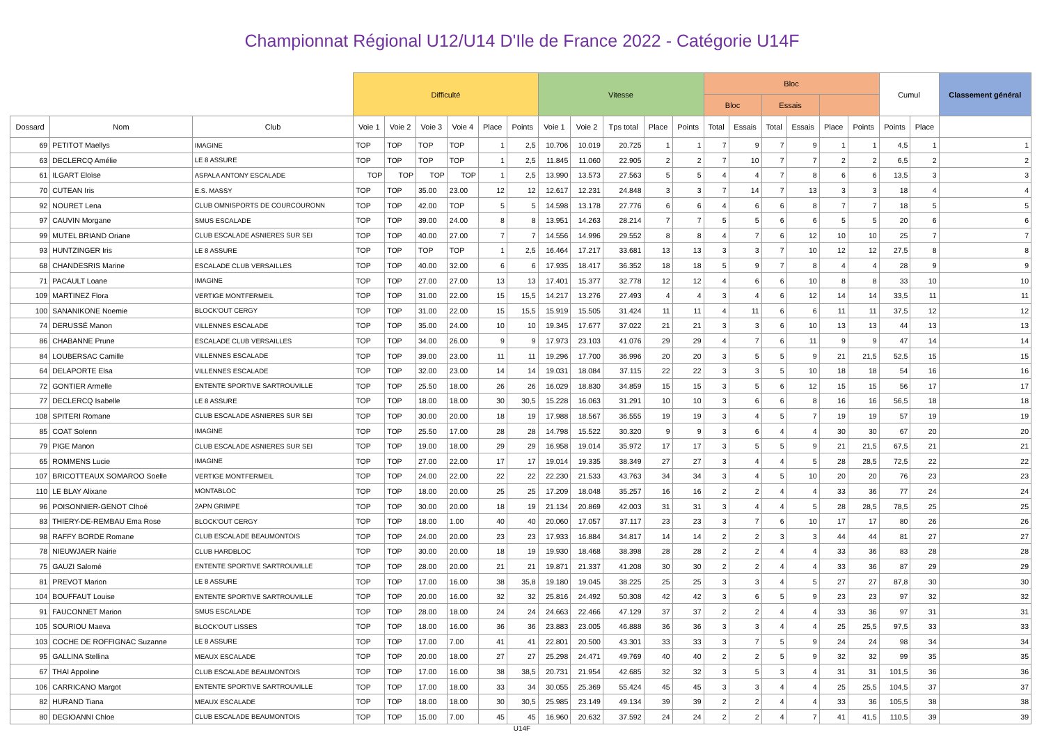Championnat Régional U12/U14 D'Ile de France 2022 - Catégorie U14F
| | | | Difficulté | | | | | | Vitesse | | | | | Bloc | | | | | | Cumul | | Classement général |
| --- | --- | --- | --- | --- | --- | --- | --- | --- | --- | --- | --- | --- | --- | --- | --- | --- | --- | --- | --- | --- | --- | --- |
| | | | | | | | | | | | | | | Bloc | | Essais | | | | | | |
| Dossard | Nom | Club | Voie 1 | Voie 2 | Voie 3 | Voie 4 | Place | Points | Voie 1 | Voie 2 | Tps total | Place | Points | Total | Essais | Total | Essais | Place | Points | Points | Place | |
| 69 | PETITOT Maellys | IMAGINE | TOP | TOP | TOP | TOP | 1 | 2,5 | 10.706 | 10.019 | 20.725 | 1 | 1 | 7 | 9 | 7 | 9 | 1 | 1 | 4,5 | 1 | 1 |
| 63 | DECLERCQ Amélie | LE 8 ASSURE | TOP | TOP | TOP | TOP | 1 | 2,5 | 11.845 | 11.060 | 22.905 | 2 | 2 | 7 | 10 | 7 | 7 | 2 | 2 | 6,5 | 2 | 2 |
| 61 | ILGART Eloïse | ASPALA ANTONY ESCALADE | TOP | TOP | TOP | TOP | 1 | 2,5 | 13.990 | 13.573 | 27.563 | 5 | 5 | 4 | 4 | 7 | 8 | 6 | 6 | 13,5 | 3 | 3 |
| 70 | CUTEAN Iris | E.S. MASSY | TOP | TOP | 35.00 | 23.00 | 12 | 12 | 12.617 | 12.231 | 24.848 | 3 | 3 | 7 | 14 | 7 | 13 | 3 | 3 | 18 | 4 | 4 |
| 92 | NOURET Lena | CLUB OMNISPORTS DE COURCOURONN | TOP | TOP | 42.00 | TOP | 5 | 5 | 14.598 | 13.178 | 27.776 | 6 | 6 | 4 | 6 | 6 | 8 | 7 | 7 | 18 | 5 | 5 |
| 97 | CAUVIN Morgane | SMUS ESCALADE | TOP | TOP | 39.00 | 24.00 | 8 | 8 | 13.951 | 14.263 | 28.214 | 7 | 7 | 5 | 5 | 6 | 6 | 5 | 5 | 20 | 6 | 6 |
| 99 | MUTEL BRIAND Oriane | CLUB ESCALADE ASNIERES SUR SEI | TOP | TOP | 40.00 | 27.00 | 7 | 7 | 14.556 | 14.996 | 29.552 | 8 | 8 | 4 | 7 | 6 | 12 | 10 | 10 | 25 | 7 | 7 |
| 93 | HUNTZINGER Iris | LE 8 ASSURE | TOP | TOP | TOP | TOP | 1 | 2,5 | 16.464 | 17.217 | 33.681 | 13 | 13 | 3 | 3 | 7 | 10 | 12 | 12 | 27,5 | 8 | 8 |
| 68 | CHANDESRIS Marine | ESCALADE CLUB VERSAILLES | TOP | TOP | 40.00 | 32.00 | 6 | 6 | 17.935 | 18.417 | 36.352 | 18 | 18 | 5 | 9 | 7 | 8 | 4 | 4 | 28 | 9 | 9 |
| 71 | PACAULT Loane | IMAGINE | TOP | TOP | 27.00 | 27.00 | 13 | 13 | 17.401 | 15.377 | 32.778 | 12 | 12 | 4 | 6 | 6 | 10 | 8 | 8 | 33 | 10 | 10 |
| 109 | MARTINEZ Flora | VERTIGE MONTFERMEIL | TOP | TOP | 31.00 | 22.00 | 15 | 15,5 | 14.217 | 13.276 | 27.493 | 4 | 4 | 3 | 4 | 6 | 12 | 14 | 14 | 33,5 | 11 | 11 |
| 100 | SANANIKONE Noemie | BLOCK'OUT CERGY | TOP | TOP | 31.00 | 22.00 | 15 | 15,5 | 15.919 | 15.505 | 31.424 | 11 | 11 | 4 | 11 | 6 | 6 | 11 | 11 | 37,5 | 12 | 12 |
| 74 | DERUSSÉ Manon | VILLENNES ESCALADE | TOP | TOP | 35.00 | 24.00 | 10 | 10 | 19.345 | 17.677 | 37.022 | 21 | 21 | 3 | 3 | 6 | 10 | 13 | 13 | 44 | 13 | 13 |
| 86 | CHABANNE Prune | ESCALADE CLUB VERSAILLES | TOP | TOP | 34.00 | 26.00 | 9 | 9 | 17.973 | 23.103 | 41.076 | 29 | 29 | 4 | 7 | 6 | 11 | 9 | 9 | 47 | 14 | 14 |
| 84 | LOUBERSAC Camille | VILLENNES ESCALADE | TOP | TOP | 39.00 | 23.00 | 11 | 11 | 19.296 | 17.700 | 36.996 | 20 | 20 | 3 | 5 | 5 | 9 | 21 | 21,5 | 52,5 | 15 | 15 |
| 64 | DELAPORTE Elsa | VILLENNES ESCALADE | TOP | TOP | 32.00 | 23.00 | 14 | 14 | 19.031 | 18.084 | 37.115 | 22 | 22 | 3 | 3 | 5 | 10 | 18 | 18 | 54 | 16 | 16 |
| 72 | GONTIER Armelle | ENTENTE SPORTIVE SARTROUVILLE | TOP | TOP | 25.50 | 18.00 | 26 | 26 | 16.029 | 18.830 | 34.859 | 15 | 15 | 3 | 5 | 6 | 12 | 15 | 15 | 56 | 17 | 17 |
| 77 | DECLERCQ Isabelle | LE 8 ASSURE | TOP | TOP | 18.00 | 18.00 | 30 | 30,5 | 15.228 | 16.063 | 31.291 | 10 | 10 | 3 | 6 | 6 | 8 | 16 | 16 | 56,5 | 18 | 18 |
| 108 | SPITERI Romane | CLUB ESCALADE ASNIERES SUR SEI | TOP | TOP | 30.00 | 20.00 | 18 | 19 | 17.988 | 18.567 | 36.555 | 19 | 19 | 3 | 4 | 5 | 7 | 19 | 19 | 57 | 19 | 19 |
| 85 | COAT Solenn | IMAGINE | TOP | TOP | 25.50 | 17.00 | 28 | 28 | 14.798 | 15.522 | 30.320 | 9 | 9 | 3 | 6 | 4 | 4 | 30 | 30 | 67 | 20 | 20 |
| 79 | PIGE Manon | CLUB ESCALADE ASNIERES SUR SEI | TOP | TOP | 19.00 | 18.00 | 29 | 29 | 16.958 | 19.014 | 35.972 | 17 | 17 | 3 | 5 | 5 | 9 | 21 | 21,5 | 67,5 | 21 | 21 |
| 65 | ROMMENS Lucie | IMAGINE | TOP | TOP | 27.00 | 22.00 | 17 | 17 | 19.014 | 19.335 | 38.349 | 27 | 27 | 3 | 4 | 4 | 5 | 28 | 28,5 | 72,5 | 22 | 22 |
| 107 | BRICOTTEAUX SOMAROO Soelle | VERTIGE MONTFERMEIL | TOP | TOP | 24.00 | 22.00 | 22 | 22 | 22.230 | 21.533 | 43.763 | 34 | 34 | 3 | 4 | 5 | 10 | 20 | 20 | 76 | 23 | 23 |
| 110 | LE BLAY Alixane | MONTABLOC | TOP | TOP | 18.00 | 20.00 | 25 | 25 | 17.209 | 18.048 | 35.257 | 16 | 16 | 2 | 2 | 4 | 4 | 33 | 36 | 77 | 24 | 24 |
| 96 | POISONNIER-GENOT Clhoé | 2APN GRIMPE | TOP | TOP | 30.00 | 20.00 | 18 | 19 | 21.134 | 20.869 | 42.003 | 31 | 31 | 3 | 4 | 4 | 5 | 28 | 28,5 | 78,5 | 25 | 25 |
| 83 | THIERY-DE-REMBAU Ema Rose | BLOCK'OUT CERGY | TOP | TOP | 18.00 | 1.00 | 40 | 40 | 20.060 | 17.057 | 37.117 | 23 | 23 | 3 | 7 | 6 | 10 | 17 | 17 | 80 | 26 | 26 |
| 98 | RAFFY BORDE Romane | CLUB ESCALADE BEAUMONTOIS | TOP | TOP | 24.00 | 20.00 | 23 | 23 | 17.933 | 16.884 | 34.817 | 14 | 14 | 2 | 2 | 3 | 3 | 44 | 44 | 81 | 27 | 27 |
| 78 | NIEUWJAER Nairie | CLUB HARDBLOC | TOP | TOP | 30.00 | 20.00 | 18 | 19 | 19.930 | 18.468 | 38.398 | 28 | 28 | 2 | 2 | 4 | 4 | 33 | 36 | 83 | 28 | 28 |
| 75 | GAUZI Salomé | ENTENTE SPORTIVE SARTROUVILLE | TOP | TOP | 28.00 | 20.00 | 21 | 21 | 19.871 | 21.337 | 41.208 | 30 | 30 | 2 | 2 | 4 | 4 | 33 | 36 | 87 | 29 | 29 |
| 81 | PREVOT Marion | LE 8 ASSURE | TOP | TOP | 17.00 | 16.00 | 38 | 35,8 | 19.180 | 19.045 | 38.225 | 25 | 25 | 3 | 3 | 4 | 5 | 27 | 27 | 87,8 | 30 | 30 |
| 104 | BOUFFAUT Louise | ENTENTE SPORTIVE SARTROUVILLE | TOP | TOP | 20.00 | 16.00 | 32 | 32 | 25.816 | 24.492 | 50.308 | 42 | 42 | 3 | 6 | 5 | 9 | 23 | 23 | 97 | 32 | 32 |
| 91 | FAUCONNET Marion | SMUS ESCALADE | TOP | TOP | 28.00 | 18.00 | 24 | 24 | 24.663 | 22.466 | 47.129 | 37 | 37 | 2 | 2 | 4 | 4 | 33 | 36 | 97 | 31 | 31 |
| 105 | SOURIOU Maeva | BLOCK'OUT LISSES | TOP | TOP | 18.00 | 16.00 | 36 | 36 | 23.883 | 23.005 | 46.888 | 36 | 36 | 3 | 3 | 4 | 4 | 25 | 25,5 | 97,5 | 33 | 33 |
| 103 | COCHE DE ROFFIGNAC Suzanne | LE 8 ASSURE | TOP | TOP | 17.00 | 7.00 | 41 | 41 | 22.801 | 20.500 | 43.301 | 33 | 33 | 3 | 7 | 5 | 9 | 24 | 24 | 98 | 34 | 34 |
| 95 | GALLINA Stellina | MEAUX ESCALADE | TOP | TOP | 20.00 | 18.00 | 27 | 27 | 25.298 | 24.471 | 49.769 | 40 | 40 | 2 | 2 | 5 | 9 | 32 | 32 | 99 | 35 | 35 |
| 67 | THAI Appoline | CLUB ESCALADE BEAUMONTOIS | TOP | TOP | 17.00 | 16.00 | 38 | 38,5 | 20.731 | 21.954 | 42.685 | 32 | 32 | 3 | 5 | 3 | 4 | 31 | 31 | 101,5 | 36 | 36 |
| 106 | CARRICANO Margot | ENTENTE SPORTIVE SARTROUVILLE | TOP | TOP | 17.00 | 18.00 | 33 | 34 | 30.055 | 25.369 | 55.424 | 45 | 45 | 3 | 3 | 4 | 4 | 25 | 25,5 | 104,5 | 37 | 37 |
| 82 | HURAND Tiana | MEAUX ESCALADE | TOP | TOP | 18.00 | 18.00 | 30 | 30,5 | 25.985 | 23.149 | 49.134 | 39 | 39 | 2 | 2 | 4 | 4 | 33 | 36 | 105,5 | 38 | 38 |
| 80 | DEGIOANNI Chloe | CLUB ESCALADE BEAUMONTOIS | TOP | TOP | 15.00 | 7.00 | 45 | 45 | 16.960 | 20.632 | 37.592 | 24 | 24 | 2 | 2 | 4 | 7 | 41 | 41,5 | 110,5 | 39 | 39 |
U14F